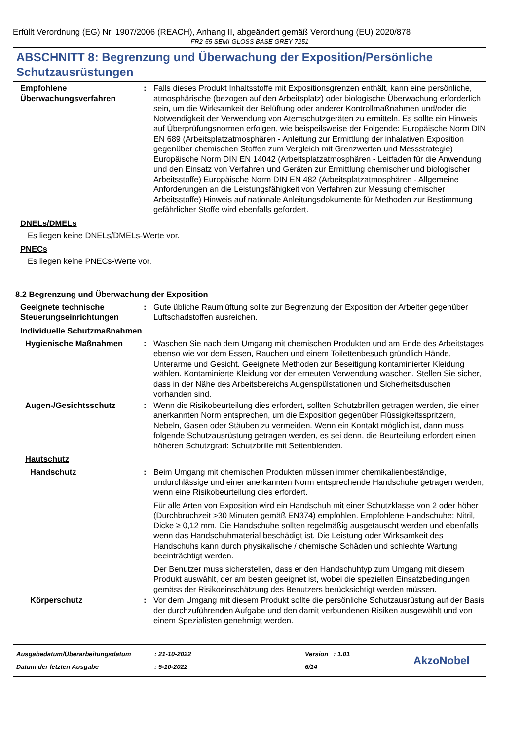Erfüllt Verordnung (EG) Nr. 1907/2006 (REACH), Anhang II, abgeändert gemäß Verordnung (EU) 2020/878
FR2-55 SEMI-GLOSS BASE GREY 7251
ABSCHNITT 8: Begrenzung und Überwachung der Exposition/Persönliche Schutzausrüstungen
Empfohlene Überwachungsverfahren
: Falls dieses Produkt Inhaltsstoffe mit Expositionsgrenzen enthält, kann eine persönliche, atmosphärische (bezogen auf den Arbeitsplatz) oder biologische Überwachung erforderlich sein, um die Wirksamkeit der Belüftung oder anderer Kontrollmaßnahmen und/oder die Notwendigkeit der Verwendung von Atemschutzgeräten zu ermitteln. Es sollte ein Hinweis auf Überprüfungsnormen erfolgen, wie beispeilsweise der Folgende: Europäische Norm DIN EN 689 (Arbeitsplatzatmosphären - Anleitung zur Ermittlung der inhalativen Exposition gegenüber chemischen Stoffen zum Vergleich mit Grenzwerten und Messstrategie) Europäische Norm DIN EN 14042 (Arbeitsplatzatmosphären - Leitfaden für die Anwendung und den Einsatz von Verfahren und Geräten zur Ermittlung chemischer und biologischer Arbeitsstoffe) Europäische Norm DIN EN 482 (Arbeitsplatzatmosphären - Allgemeine Anforderungen an die Leistungsfähigkeit von Verfahren zur Messung chemischer Arbeitsstoffe) Hinweis auf nationale Anleitungsdokumente für Methoden zur Bestimmung gefährlicher Stoffe wird ebenfalls gefordert.
DNELs/DMELs
Es liegen keine DNELs/DMELs-Werte vor.
PNECs
Es liegen keine PNECs-Werte vor.
8.2 Begrenzung und Überwachung der Exposition
Geeignete technische Steuerungseinrichtungen
: Gute übliche Raumlüftung sollte zur Begrenzung der Exposition der Arbeiter gegenüber Luftschadstoffen ausreichen.
Individuelle Schutzmaßnahmen
Hygienische Maßnahmen : Waschen Sie nach dem Umgang mit chemischen Produkten und am Ende des Arbeitstages ebenso wie vor dem Essen, Rauchen und einem Toilettenbesuch gründlich Hände, Unterarme und Gesicht. Geeignete Methoden zur Beseitigung kontaminierter Kleidung wählen. Kontaminierte Kleidung vor der erneuten Verwendung waschen. Stellen Sie sicher, dass in der Nähe des Arbeitsbereichs Augenspülstationen und Sicherheitsduschen vorhanden sind.
Augen-/Gesichtsschutz : Wenn die Risikobeurteilung dies erfordert, sollten Schutzbrillen getragen werden, die einer anerkannten Norm entsprechen, um die Exposition gegenüber Flüssigkeitsspritzern, Nebeln, Gasen oder Stäuben zu vermeiden. Wenn ein Kontakt möglich ist, dann muss folgende Schutzausrüstung getragen werden, es sei denn, die Beurteilung erfordert einen höheren Schutzgrad: Schutzbrille mit Seitenblenden.
Hautschutz
Handschutz : Beim Umgang mit chemischen Produkten müssen immer chemikalienbeständige, undurchlässige und einer anerkannten Norm entsprechende Handschuhe getragen werden, wenn eine Risikobeurteilung dies erfordert.
Für alle Arten von Exposition wird ein Handschuh mit einer Schutzklasse von 2 oder höher (Durchbruchzeit >30 Minuten gemäß EN374) empfohlen. Empfohlene Handschuhe: Nitril, Dicke ≥ 0,12 mm. Die Handschuhe sollten regelmäßig ausgetauscht werden und ebenfalls wenn das Handschuhmaterial beschädigt ist. Die Leistung oder Wirksamkeit des Handschuhs kann durch physikalische / chemische Schäden und schlechte Wartung beeinträchtigt werden.
Der Benutzer muss sicherstellen, dass er den Handschuhtyp zum Umgang mit diesem Produkt auswählt, der am besten geeignet ist, wobei die speziellen Einsatzbedingungen gemäss der Risikoeinschätzung des Benutzers berücksichtigt werden müssen.
Körperschutz : Vor dem Umgang mit diesem Produkt sollte die persönliche Schutzausrüstung auf der Basis der durchzuführenden Aufgabe und den damit verbundenen Risiken ausgewählt und von einem Spezialisten genehmigt werden.
Ausgabedatum/Überarbeitungsdatum
Datum der letzten Ausgabe
: 21-10-2022
: 5-10-2022
Version : 1.01
6/14
AkzoNobel